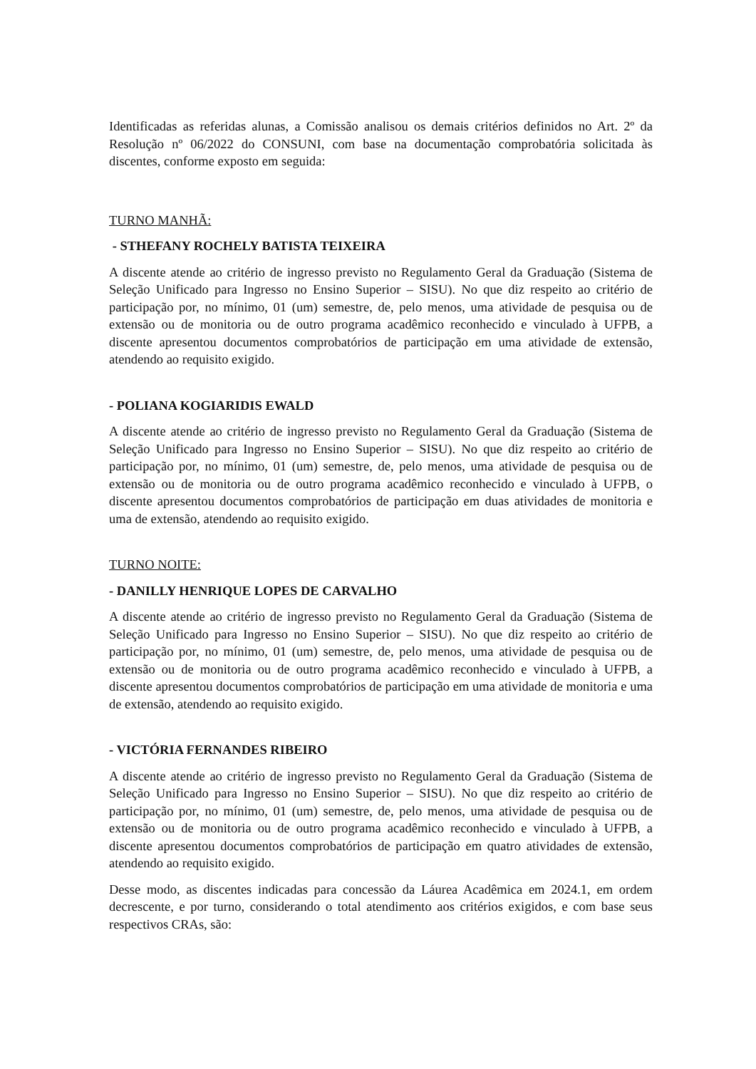Identificadas as referidas alunas, a Comissão analisou os demais critérios definidos no Art. 2º da Resolução nº 06/2022 do CONSUNI, com base na documentação comprobatória solicitada às discentes, conforme exposto em seguida:
TURNO MANHÃ:
- STHEFANY ROCHELY BATISTA TEIXEIRA
A discente atende ao critério de ingresso previsto no Regulamento Geral da Graduação (Sistema de Seleção Unificado para Ingresso no Ensino Superior – SISU). No que diz respeito ao critério de participação por, no mínimo, 01 (um) semestre, de, pelo menos, uma atividade de pesquisa ou de extensão ou de monitoria ou de outro programa acadêmico reconhecido e vinculado à UFPB, a discente apresentou documentos comprobatórios de participação em uma atividade de extensão, atendendo ao requisito exigido.
- POLIANA KOGIARIDIS EWALD
A discente atende ao critério de ingresso previsto no Regulamento Geral da Graduação (Sistema de Seleção Unificado para Ingresso no Ensino Superior – SISU). No que diz respeito ao critério de participação por, no mínimo, 01 (um) semestre, de, pelo menos, uma atividade de pesquisa ou de extensão ou de monitoria ou de outro programa acadêmico reconhecido e vinculado à UFPB, o discente apresentou documentos comprobatórios de participação em duas atividades de monitoria e uma de extensão, atendendo ao requisito exigido.
TURNO NOITE:
- DANILLY HENRIQUE LOPES DE CARVALHO
A discente atende ao critério de ingresso previsto no Regulamento Geral da Graduação (Sistema de Seleção Unificado para Ingresso no Ensino Superior – SISU). No que diz respeito ao critério de participação por, no mínimo, 01 (um) semestre, de, pelo menos, uma atividade de pesquisa ou de extensão ou de monitoria ou de outro programa acadêmico reconhecido e vinculado à UFPB, a discente apresentou documentos comprobatórios de participação em uma atividade de monitoria e uma de extensão, atendendo ao requisito exigido.
- VICTÓRIA FERNANDES RIBEIRO
A discente atende ao critério de ingresso previsto no Regulamento Geral da Graduação (Sistema de Seleção Unificado para Ingresso no Ensino Superior – SISU). No que diz respeito ao critério de participação por, no mínimo, 01 (um) semestre, de, pelo menos, uma atividade de pesquisa ou de extensão ou de monitoria ou de outro programa acadêmico reconhecido e vinculado à UFPB, a discente apresentou documentos comprobatórios de participação em quatro atividades de extensão, atendendo ao requisito exigido.
Desse modo, as discentes indicadas para concessão da Láurea Acadêmica em 2024.1, em ordem decrescente, e por turno, considerando o total atendimento aos critérios exigidos, e com base seus respectivos CRAs, são: